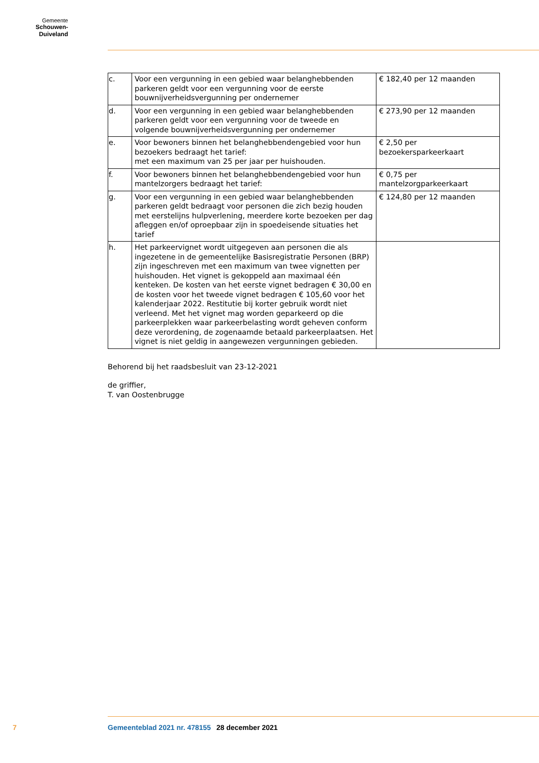Gemeente
Schouwen-Duiveland
| c. | Voor een vergunning in een gebied waar belanghebbenden parkeren geldt voor een vergunning voor de eerste bouwnijverheidsvergunning per ondernemer | € 182,40 per 12 maanden |
| d. | Voor een vergunning in een gebied waar belanghebbenden parkeren geldt voor een vergunning voor de tweede en volgende bouwnijverheidsvergunning per ondernemer | € 273,90 per 12 maanden |
| e. | Voor bewoners binnen het belanghebbendengebied voor hun bezoekers bedraagt het tarief: met een maximum van 25 per jaar per huishouden. | € 2,50 per bezoekersparkeerkaart |
| f. | Voor bewoners binnen het belanghebbendengebied voor hun mantelzorgers bedraagt het tarief: | € 0,75 per mantelzorgparkeerkaart |
| g. | Voor een vergunning in een gebied waar belanghebbenden parkeren geldt bedraagt voor personen die zich bezig houden met eerstelijns hulpverlening, meerdere korte bezoeken per dag afleggen en/of oproepbaar zijn in spoedeisende situaties het tarief | € 124,80 per 12 maanden |
| h. | Het parkeervignet wordt uitgegeven aan personen die als ingezetene in de gemeentelijke Basisregistratie Personen (BRP) zijn ingeschreven met een maximum van twee vignetten per huishouden. Het vignet is gekoppeld aan maximaal één kenteken. De kosten van het eerste vignet bedragen € 30,00 en de kosten voor het tweede vignet bedragen € 105,60 voor het kalenderjaar 2022. Restitutie bij korter gebruik wordt niet verleend. Met het vignet mag worden geparkeerd op die parkeerplekken waar parkeerbelasting wordt geheven conform deze verordening, de zogenaamde betaald parkeerplaatsen. Het vignet is niet geldig in aangewezen vergunningen gebieden. | |
Behorend bij het raadsbesluit van 23-12-2021
de griffier,
T. van Oostenbrugge
7 Gemeenteblad 2021 nr. 478155 28 december 2021